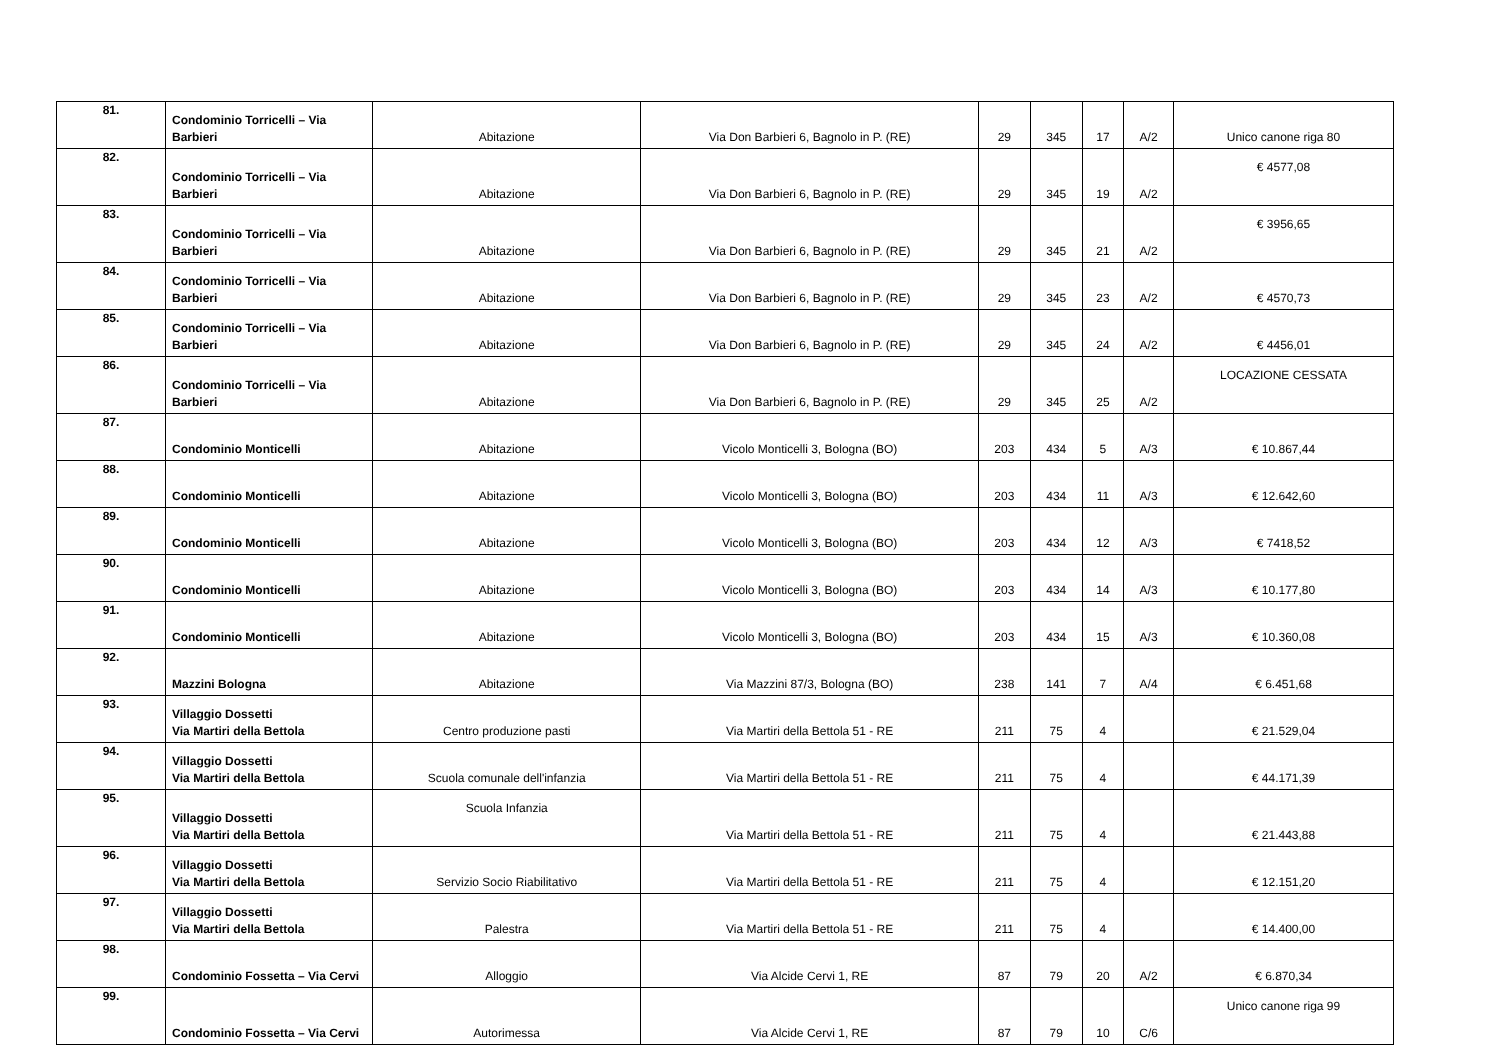| 81. | Condominio Torricelli – Via Barbieri | Abitazione | Via Don Barbieri 6, Bagnolo in P. (RE) | 29 | 345 | 17 | A/2 | Unico canone riga 80 |
| 82. | Condominio Torricelli – Via Barbieri | Abitazione | Via Don Barbieri 6, Bagnolo in P. (RE) | 29 | 345 | 19 | A/2 | € 4577,08 |
| 83. | Condominio Torricelli – Via Barbieri | Abitazione | Via Don Barbieri 6, Bagnolo in P. (RE) | 29 | 345 | 21 | A/2 | € 3956,65 |
| 84. | Condominio Torricelli – Via Barbieri | Abitazione | Via Don Barbieri 6, Bagnolo in P. (RE) | 29 | 345 | 23 | A/2 | € 4570,73 |
| 85. | Condominio Torricelli – Via Barbieri | Abitazione | Via Don Barbieri 6, Bagnolo in P. (RE) | 29 | 345 | 24 | A/2 | € 4456,01 |
| 86. | Condominio Torricelli – Via Barbieri | Abitazione | Via Don Barbieri 6, Bagnolo in P. (RE) | 29 | 345 | 25 | A/2 | LOCAZIONE CESSATA |
| 87. | Condominio Monticelli | Abitazione | Vicolo Monticelli 3, Bologna (BO) | 203 | 434 | 5 | A/3 | € 10.867,44 |
| 88. | Condominio Monticelli | Abitazione | Vicolo Monticelli 3, Bologna (BO) | 203 | 434 | 11 | A/3 | € 12.642,60 |
| 89. | Condominio Monticelli | Abitazione | Vicolo Monticelli 3, Bologna (BO) | 203 | 434 | 12 | A/3 | € 7418,52 |
| 90. | Condominio Monticelli | Abitazione | Vicolo Monticelli 3, Bologna (BO) | 203 | 434 | 14 | A/3 | € 10.177,80 |
| 91. | Condominio Monticelli | Abitazione | Vicolo Monticelli 3, Bologna (BO) | 203 | 434 | 15 | A/3 | € 10.360,08 |
| 92. | Mazzini Bologna | Abitazione | Via Mazzini 87/3, Bologna (BO) | 238 | 141 | 7 | A/4 | € 6.451,68 |
| 93. | Villaggio Dossetti Via Martiri della Bettola | Centro produzione pasti | Via Martiri della Bettola 51 - RE | 211 | 75 | 4 | | € 21.529,04 |
| 94. | Villaggio Dossetti Via Martiri della Bettola | Scuola comunale dell'infanzia | Via Martiri della Bettola 51 - RE | 211 | 75 | 4 | | € 44.171,39 |
| 95. | Villaggio Dossetti Via Martiri della Bettola | Scuola Infanzia | Via Martiri della Bettola 51 - RE | 211 | 75 | 4 | | € 21.443,88 |
| 96. | Villaggio Dossetti Via Martiri della Bettola | Servizio Socio Riabilitativo | Via Martiri della Bettola 51 - RE | 211 | 75 | 4 | | € 12.151,20 |
| 97. | Villaggio Dossetti Via Martiri della Bettola | Palestra | Via Martiri della Bettola 51 - RE | 211 | 75 | 4 | | € 14.400,00 |
| 98. | Condominio Fossetta – Via Cervi | Alloggio | Via Alcide Cervi 1, RE | 87 | 79 | 20 | A/2 | € 6.870,34 |
| 99. | Condominio Fossetta – Via Cervi | Autorimessa | Via Alcide Cervi 1, RE | 87 | 79 | 10 | C/6 | Unico canone riga 99 |